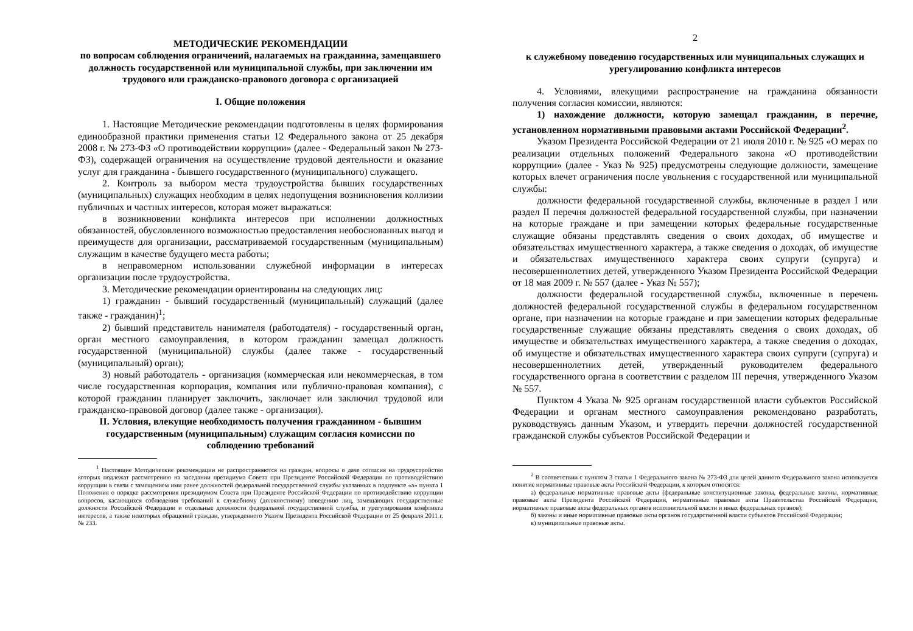МЕТОДИЧЕСКИЕ РЕКОМЕНДАЦИИ
по вопросам соблюдения ограничений, налагаемых на гражданина, замещавшего должность государственной или муниципальной службы, при заключении им трудового или гражданско-правового договора с организацией
I. Общие положения
1. Настоящие Методические рекомендации подготовлены в целях формирования единообразной практики применения статьи 12 Федерального закона от 25 декабря 2008 г. № 273-ФЗ «О противодействии коррупции» (далее - Федеральный закон № 273-ФЗ), содержащей ограничения на осуществление трудовой деятельности и оказание услуг для гражданина - бывшего государственного (муниципального) служащего.
2. Контроль за выбором места трудоустройства бывших государственных (муниципальных) служащих необходим в целях недопущения возникновения коллизии публичных и частных интересов, которая может выражаться:
в возникновении конфликта интересов при исполнении должностных обязанностей, обусловленного возможностью предоставления необоснованных выгод и преимуществ для организации, рассматриваемой государственным (муниципальным) служащим в качестве будущего места работы;
в неправомерном использовании служебной информации в интересах организации после трудоустройства.
3. Методические рекомендации ориентированы на следующих лиц:
1) гражданин - бывший государственный (муниципальный) служащий (далее также - гражданин)<sup>1</sup>;
2) бывший представитель нанимателя (работодателя) - государственный орган, орган местного самоуправления, в котором гражданин замещал должность государственной (муниципальной) службы (далее также - государственный (муниципальный) орган);
3) новый работодатель - организация (коммерческая или некоммерческая, в том числе государственная корпорация, компания или публично-правовая компания), с которой гражданин планирует заключить, заключает или заключил трудовой или гражданско-правовой договор (далее также - организация).
II. Условия, влекущие необходимость получения гражданином - бывшим государственным (муниципальным) служащим согласия комиссии по соблюдению требований
<sup>1</sup> Настоящие Методические рекомендации не распространяются на граждан, вопросы о даче согласия на трудоустройство которых подлежат рассмотрению на заседании президиума Совета при Президенте Российской Федерации по противодействию коррупции в связи с замещением ими ранее должностей федеральной государственной службы указанных в подпункте «а» пункта 1 Положения о порядке рассмотрения президиумом Совета при Президенте Российской Федерации по противодействию коррупции вопросов, касающихся соблюдения требований к служебному (должностному) поведению лиц, замещающих государственные должности Российской Федерации и отдельные должности федеральной государственной службы, и урегулирования конфликта интересов, а также некоторых обращений граждан, утвержденного Указом Президента Российской Федерации от 25 февраля 2011 г. № 233.
2
к служебному поведению государственных или муниципальных служащих и урегулированию конфликта интересов
4. Условиями, влекущими распространение на гражданина обязанности получения согласия комиссии, являются:
1) нахождение должности, которую замещал гражданин, в перечне, установленном нормативными правовыми актами Российской Федерации<sup>2</sup>.
Указом Президента Российской Федерации от 21 июля 2010 г. № 925 «О мерах по реализации отдельных положений Федерального закона «О противодействии коррупции» (далее - Указ № 925) предусмотрены следующие должности, замещение которых влечет ограничения после увольнения с государственной или муниципальной службы:
должности федеральной государственной службы, включенные в раздел I или раздел II перечня должностей федеральной государственной службы, при назначении на которые граждане и при замещении которых федеральные государственные служащие обязаны представлять сведения о своих доходах, об имуществе и обязательствах имущественного характера, а также сведения о доходах, об имуществе и обязательствах имущественного характера своих супруги (супруга) и несовершеннолетних детей, утвержденного Указом Президента Российской Федерации от 18 мая 2009 г. № 557 (далее - Указ № 557);
должности федеральной государственной службы, включенные в перечень должностей федеральной государственной службы в федеральном государственном органе, при назначении на которые граждане и при замещении которых федеральные государственные служащие обязаны представлять сведения о своих доходах, об имуществе и обязательствах имущественного характера, а также сведения о доходах, об имуществе и обязательствах имущественного характера своих супруги (супруга) и несовершеннолетних детей, утвержденный руководителем федерального государственного органа в соответствии с разделом III перечня, утвержденного Указом № 557.
Пунктом 4 Указа № 925 органам государственной власти субъектов Российской Федерации и органам местного самоуправления рекомендовано разработать, руководствуясь данным Указом, и утвердить перечни должностей государственной гражданской службы субъектов Российской Федерации и
<sup>2</sup> В соответствии с пунктом 3 статьи 1 Федерального закона № 273-ФЗ для целей данного Федерального закона используется понятие нормативные правовые акты Российской Федерации, к которым относятся:
а) федеральные нормативные правовые акты (федеральные конституционные законы, федеральные законы, нормативные правовые акты Президента Российской Федерации, нормативные правовые акты Правительства Российской Федерации, нормативные правовые акты федеральных органов исполнительной власти и иных федеральных органов);
б) законы и иные нормативные правовые акты органов государственной власти субъектов Российской Федерации;
в) муниципальные правовые акты.